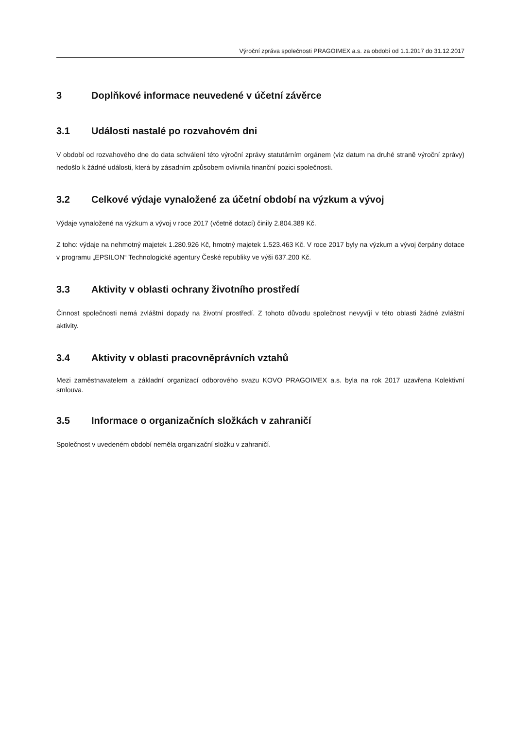Výroční zpráva společnosti PRAGOIMEX a.s. za období od 1.1.2017 do 31.12.2017
3 Doplňkové informace neuvedené v účetní závěrce
3.1 Události nastalé po rozvahovém dni
V období od rozvahového dne do data schválení této výroční zprávy statutárním orgánem (viz datum na druhé straně výroční zprávy) nedošlo k žádné události, která by zásadním způsobem ovlivnila finanční pozici společnosti.
3.2 Celkové výdaje vynaložené za účetní období na výzkum a vývoj
Výdaje vynaložené na výzkum a vývoj v roce 2017 (včetně dotací) činily 2.804.389 Kč.
Z toho: výdaje na nehmotný majetek 1.280.926 Kč, hmotný majetek 1.523.463 Kč. V roce 2017 byly na výzkum a vývoj čerpány dotace v programu „EPSILON“ Technologické agentury České republiky ve výši 637.200 Kč.
3.3 Aktivity v oblasti ochrany životního prostředí
Činnost společnosti nemá zvláštní dopady na životní prostředí. Z tohoto důvodu společnost nevyvíjí v této oblasti žádné zvláštní aktivity.
3.4 Aktivity v oblasti pracovněprávních vztahů
Mezi zaměstnavatelem a základní organizací odborového svazu KOVO PRAGOIMEX a.s. byla na rok 2017 uzavřena Kolektivní smlouva.
3.5 Informace o organizačních složkách v zahraničí
Společnost v uvedeném období neměla organizační složku v zahraničí.